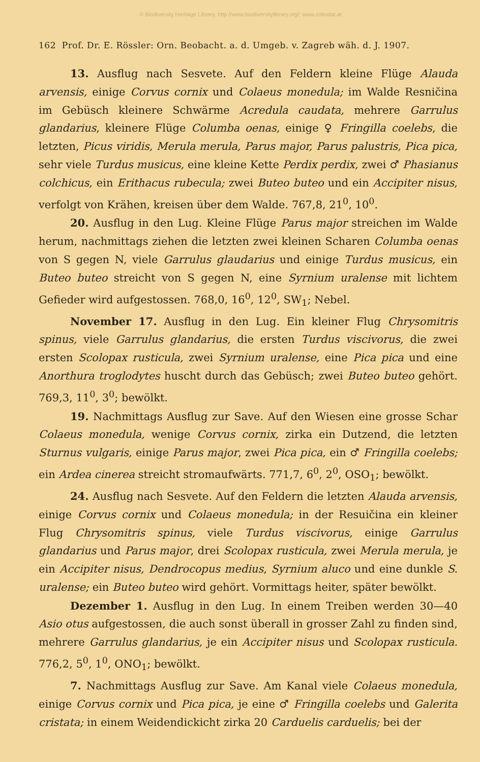© Biodiversity Heritage Library, http://www.biodiversitylibrary.org/; www.zobodat.at
162 Prof. Dr. E. Rössler: Orn. Beobacht. a. d. Umgeb. v. Zagreb wäh. d. J. 1907.
13. Ausflug nach Sesvete. Auf den Feldern kleine Flüge Alauda arvensis, einige Corvus cornix und Colaeus monedula; im Walde Resničina im Gebüsch kleinere Schwärme Acredula caudata, mehrere Garrulus glandarius, kleinere Flüge Columba oenas, einige ♀ Fringilla coelebs, die letzten, Picus viridis, Merula merula, Parus major, Parus palustris, Pica pica, sehr viele Turdus musicus, eine kleine Kette Perdix perdix, zwei ♂ Phasianus colchicus, ein Erithacus rubecula; zwei Buteo buteo und ein Accipiter nisus, verfolgt von Krähen, kreisen über dem Walde. 767,8, 21<sup>0</sup>, 10<sup>0</sup>.
20. Ausflug in den Lug. Kleine Flüge Parus major streichen im Walde herum, nachmittags ziehen die letzten zwei kleinen Scharen Columba oenas von S gegen N, viele Garrulus glaudarius und einige Turdus musicus, ein Buteo buteo streicht von S gegen N, eine Syrnium uralense mit lichtem Gefieder wird aufgestossen. 768,0, 16<sup>0</sup>, 12<sup>0</sup>, SW<sub>1</sub>; Nebel.
November 17. Ausflug in den Lug. Ein kleiner Flug Chrysomitris spinus, viele Garrulus glandarius, die ersten Turdus viscivorus, die zwei ersten Scolopax rusticula, zwei Syrnium uralense, eine Pica pica und eine Anorthura troglodytes huscht durch das Gebüsch; zwei Buteo buteo gehört. 769,3, 11<sup>0</sup>, 3<sup>0</sup>; bewölkt.
19. Nachmittags Ausflug zur Save. Auf den Wiesen eine grosse Schar Colaeus monedula, wenige Corvus cornix, zirka ein Dutzend, die letzten Sturnus vulgaris, einige Parus major, zwei Pica pica, ein ♂ Fringilla coelebs; ein Ardea cinerea streicht stromaufwärts. 771,7, 6<sup>0</sup>, 2<sup>0</sup>, OSO<sub>1</sub>; bewölkt.
24. Ausflug nach Sesvete. Auf den Feldern die letzten Alauda arvensis, einige Corvus cornix und Colaeus monedula; in der Resuičina ein kleiner Flug Chrysomitris spinus, viele Turdus viscivorus, einige Garrulus glandarius und Parus major, drei Scolopax rusticula, zwei Merula merula, je ein Accipiter nisus, Dendrocopus medius, Syrnium aluco und eine dunkle S. uralense; ein Buteo buteo wird gehört. Vormittags heiter, später bewölkt.
Dezember 1. Ausflug in den Lug. In einem Treiben werden 30—40 Asio otus aufgestossen, die auch sonst überall in grosser Zahl zu finden sind, mehrere Garrulus glandarius, je ein Accipiter nisus und Scolopax rusticula. 776,2, 5<sup>0</sup>, 1<sup>0</sup>, ONO<sub>1</sub>; bewölkt.
7. Nachmittags Ausflug zur Save. Am Kanal viele Colaeus monedula, einige Corvus cornix und Pica pica, je eine ♂ Fringilla coelebs und Galerita cristata; in einem Weidendickicht zirka 20 Carduelis carduelis; bei der